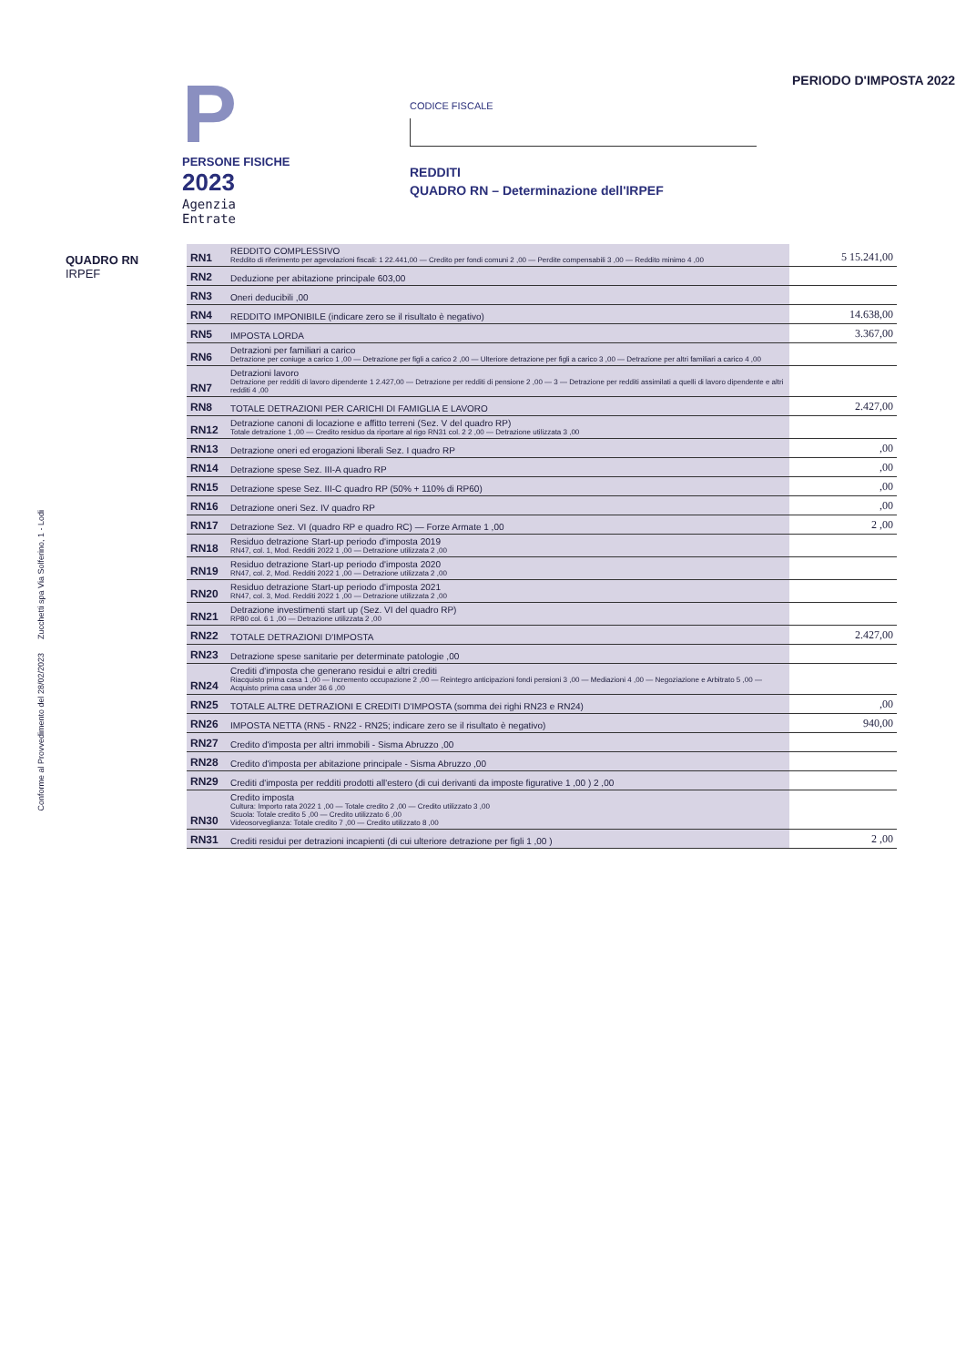P
PERSONE FISICHE
2023
Agenzia
Entrate
CODICE FISCALE
REDDITI
QUADRO RN – Determinazione dell'IRPEF
PERIODO D'IMPOSTA 2022
Conforme al Provvedimento del 28/02/2023 Zucchetti spa Via Solferino, 1 - Lodi
QUADRO RN
IRPEF
| RN1 | REDDITO COMPLESSIVO Reddito di riferimento per agevolazioni fiscali: 1 22.441,00 — Credito per fondi comuni 2 ,00 — Perdite compensabili 3 ,00 — Reddito minimo 4 ,00 | 5 15.241,00 |
| RN2 | Deduzione per abitazione principale 603,00 | |
| RN3 | Oneri deducibili ,00 | |
| RN4 | REDDITO IMPONIBILE (indicare zero se il risultato è negativo) | 14.638,00 |
| RN5 | IMPOSTA LORDA | 3.367,00 |
| RN6 | Detrazioni per familiari a carico Detrazione per coniuge a carico 1 ,00 — Detrazione per figli a carico 2 ,00 — Ulteriore detrazione per figli a carico 3 ,00 — Detrazione per altri familiari a carico 4 ,00 | |
| RN7 | Detrazioni lavoro Detrazione per redditi di lavoro dipendente 1 2.427,00 — Detrazione per redditi di pensione 2 ,00 — 3 — Detrazione per redditi assimilati a quelli di lavoro dipendente e altri redditi 4 ,00 | |
| RN8 | TOTALE DETRAZIONI PER CARICHI DI FAMIGLIA E LAVORO | 2.427,00 |
| RN12 | Detrazione canoni di locazione e affitto terreni (Sez. V del quadro RP) Totale detrazione 1 ,00 — Credito residuo da riportare al rigo RN31 col. 2 2 ,00 — Detrazione utilizzata 3 ,00 | |
| RN13 | Detrazione oneri ed erogazioni liberali Sez. I quadro RP | ,00 |
| RN14 | Detrazione spese Sez. III-A quadro RP | ,00 |
| RN15 | Detrazione spese Sez. III-C quadro RP (50% + 110% di RP60) | ,00 |
| RN16 | Detrazione oneri Sez. IV quadro RP | ,00 |
| RN17 | Detrazione Sez. VI (quadro RP e quadro RC) — Forze Armate 1 ,00 | 2 ,00 |
| RN18 | Residuo detrazione Start-up periodo d'imposta 2019 RN47, col. 1, Mod. Redditi 2022 1 ,00 — Detrazione utilizzata 2 ,00 | |
| RN19 | Residuo detrazione Start-up periodo d'imposta 2020 RN47, col. 2, Mod. Redditi 2022 1 ,00 — Detrazione utilizzata 2 ,00 | |
| RN20 | Residuo detrazione Start-up periodo d'imposta 2021 RN47, col. 3, Mod. Redditi 2022 1 ,00 — Detrazione utilizzata 2 ,00 | |
| RN21 | Detrazione investimenti start up (Sez. VI del quadro RP) RP80 col. 6 1 ,00 — Detrazione utilizzata 2 ,00 | |
| RN22 | TOTALE DETRAZIONI D'IMPOSTA | 2.427,00 |
| RN23 | Detrazione spese sanitarie per determinate patologie ,00 | |
| RN24 | Crediti d'imposta che generano residui e altri crediti Riacquisto prima casa 1 ,00 — Incremento occupazione 2 ,00 — Reintegro anticipazioni fondi pensioni 3 ,00 — Mediazioni 4 ,00 — Negoziazione e Arbitrato 5 ,00 — Acquisto prima casa under 36 6 ,00 | |
| RN25 | TOTALE ALTRE DETRAZIONI E CREDITI D'IMPOSTA (somma dei righi RN23 e RN24) | ,00 |
| RN26 | IMPOSTA NETTA (RN5 - RN22 - RN25; indicare zero se il risultato è negativo) | 940,00 |
| RN27 | Credito d'imposta per altri immobili - Sisma Abruzzo ,00 | |
| RN28 | Credito d'imposta per abitazione principale - Sisma Abruzzo ,00 | |
| RN29 | Crediti d'imposta per redditi prodotti all'estero (di cui derivanti da imposte figurative 1 ,00 ) 2 ,00 | |
| RN30 | Credito imposta Cultura: Importo rata 2022 1 ,00 — Totale credito 2 ,00 — Credito utilizzato 3 ,00 Scuola: Totale credito 5 ,00 — Credito utilizzato 6 ,00 Videosorveglianza: Totale credito 7 ,00 — Credito utilizzato 8 ,00 | |
| RN31 | Crediti residui per detrazioni incapienti (di cui ulteriore detrazione per figli 1 ,00 ) | 2 ,00 |